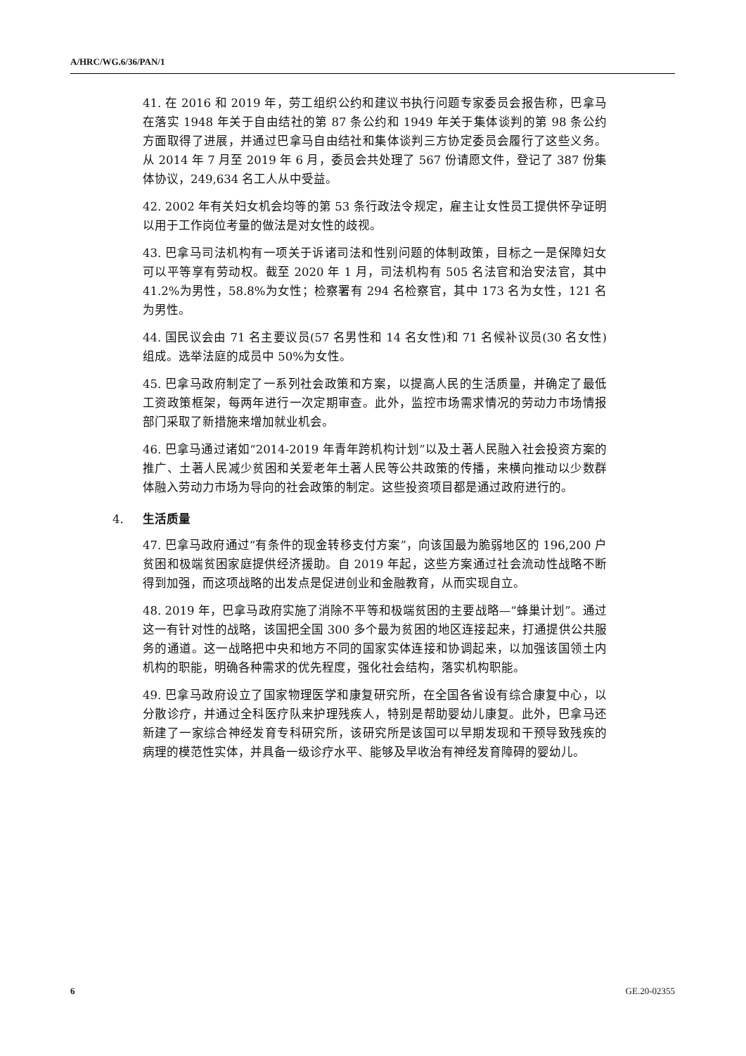A/HRC/WG.6/36/PAN/1
41. 在 2016 和 2019 年，劳工组织公约和建议书执行问题专家委员会报告称，巴拿马在落实 1948 年关于自由结社的第 87 条公约和 1949 年关于集体谈判的第 98 条公约方面取得了进展，并通过巴拿马自由结社和集体谈判三方协定委员会履行了这些义务。从 2014 年 7 月至 2019 年 6 月，委员会共处理了 567 份请愿文件，登记了 387 份集体协议，249,634 名工人从中受益。
42. 2002 年有关妇女机会均等的第 53 条行政法令规定，雇主让女性员工提供怀孕证明以用于工作岗位考量的做法是对女性的歧视。
43. 巴拿马司法机构有一项关于诉诸司法和性别问题的体制政策，目标之一是保障妇女可以平等享有劳动权。截至 2020 年 1 月，司法机构有 505 名法官和治安法官，其中 41.2%为男性，58.8%为女性；检察署有 294 名检察官，其中 173 名为女性，121 名为男性。
44. 国民议会由 71 名主要议员(57 名男性和 14 名女性)和 71 名候补议员(30 名女性)组成。选举法庭的成员中 50%为女性。
45. 巴拿马政府制定了一系列社会政策和方案，以提高人民的生活质量，并确定了最低工资政策框架，每两年进行一次定期审查。此外，监控市场需求情况的劳动力市场情报部门采取了新措施来增加就业机会。
46. 巴拿马通过诸如“2014-2019 年青年跨机构计划”以及土著人民融入社会投资方案的推广、土著人民减少贫困和关爱老年土著人民等公共政策的传播，来横向推动以少数群体融入劳动力市场为导向的社会政策的制定。这些投资项目都是通过政府进行的。
4. 生活质量
47. 巴拿马政府通过“有条件的现金转移支付方案”，向该国最为脆弱地区的 196,200 户贫困和极端贫困家庭提供经济援助。自 2019 年起，这些方案通过社会流动性战略不断得到加强，而这项战略的出发点是促进创业和金融教育，从而实现自立。
48. 2019 年，巴拿马政府实施了消除不平等和极端贫困的主要战略—“蜂巢计划”。通过这一有针对性的战略，该国把全国 300 多个最为贫困的地区连接起来，打通提供公共服务的通道。这一战略把中央和地方不同的国家实体连接和协调起来，以加强该国领土内机构的职能，明确各种需求的优先程度，强化社会结构，落实机构职能。
49. 巴拿马政府设立了国家物理医学和康复研究所，在全国各省设有综合康复中心，以分散诊疗，并通过全科医疗队来护理残疾人，特别是帮助婴幼儿康复。此外，巴拿马还新建了一家综合神经发育专科研究所，该研究所是该国可以早期发现和干预导致残疾的病理的模范性实体，并具备一级诊疗水平、能够及早收治有神经发育障碍的婴幼儿。
6 GE.20-02355